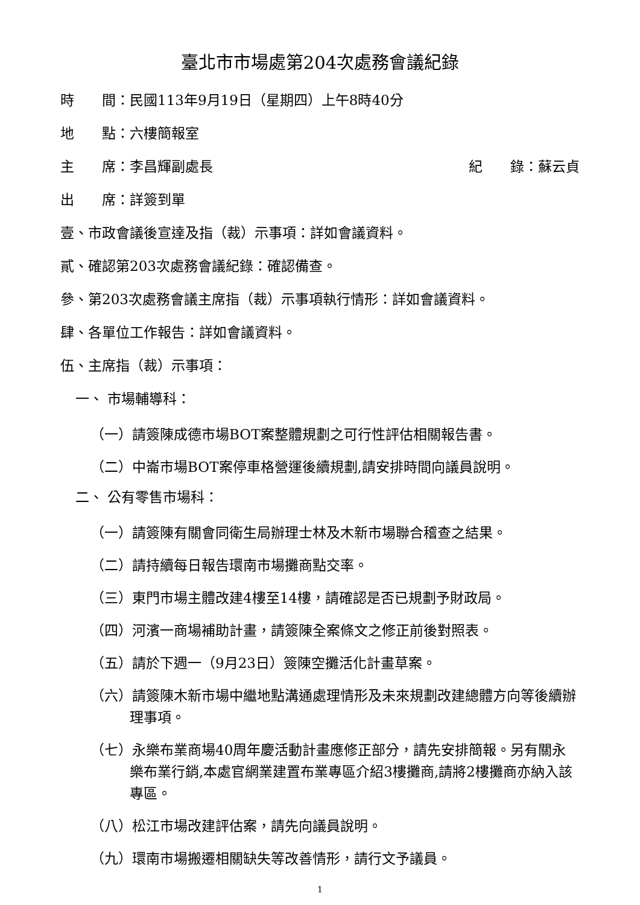臺北市市場處第204次處務會議紀錄
時　　間：民國113年9月19日（星期四）上午8時40分
地　　點：六樓簡報室
主　　席：李昌輝副處長 紀　　錄：蘇云貞
出　　席：詳簽到單
壹、市政會議後宣達及指（裁）示事項：詳如會議資料。
貳、確認第203次處務會議紀錄：確認備查。
參、第203次處務會議主席指（裁）示事項執行情形：詳如會議資料。
肆、各單位工作報告：詳如會議資料。
伍、主席指（裁）示事項：
一、 市場輔導科：
（一）請簽陳成德市場BOT案整體規劃之可行性評估相關報告書。
（二）中崙市場BOT案停車格營運後續規劃,請安排時間向議員說明。
二、 公有零售市場科：
（一）請簽陳有關會同衛生局辦理士林及木新市場聯合稽查之結果。
（二）請持續每日報告環南市場攤商點交率。
（三）東門市場主體改建4樓至14樓，請確認是否已規劃予財政局。
（四）河濱一商場補助計畫，請簽陳全案條文之修正前後對照表。
（五）請於下週一（9月23日）簽陳空攤活化計畫草案。
（六）請簽陳木新市場中繼地點溝通處理情形及未來規劃改建總體方向等後續辦理事項。
（七）永樂布業商場40周年慶活動計畫應修正部分，請先安排簡報。另有關永樂布業行銷,本處官網業建置布業專區介紹3樓攤商,請將2樓攤商亦納入該專區。
（八）松江市場改建評估案，請先向議員說明。
（九）環南市場搬遷相關缺失等改善情形，請行文予議員。
1